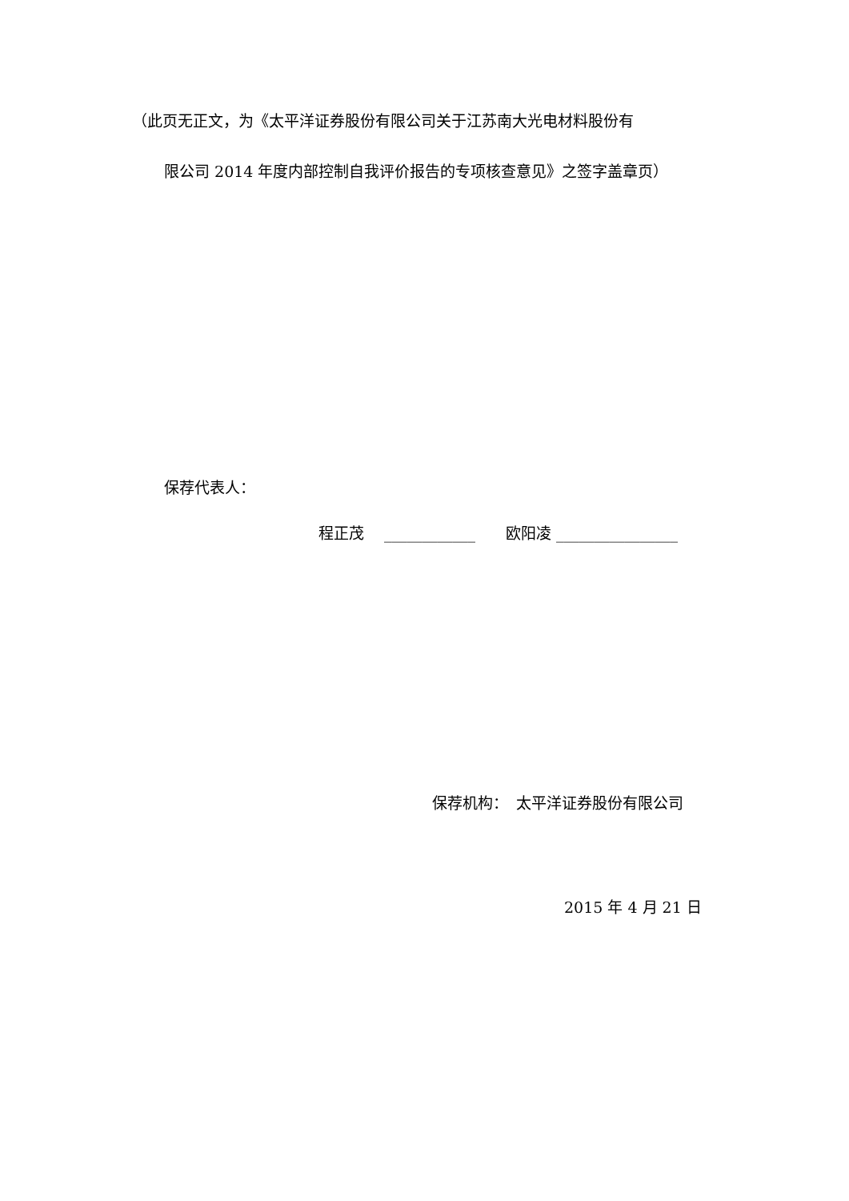（此页无正文，为《太平洋证券股份有限公司关于江苏南大光电材料股份有
限公司 2014 年度内部控制自我评价报告的专项核查意见》之签字盖章页）
保荐代表人：
程正茂　 ____________　　欧阳凌 ________________
保荐机构：　太平洋证券股份有限公司
2015 年 4 月 21 日